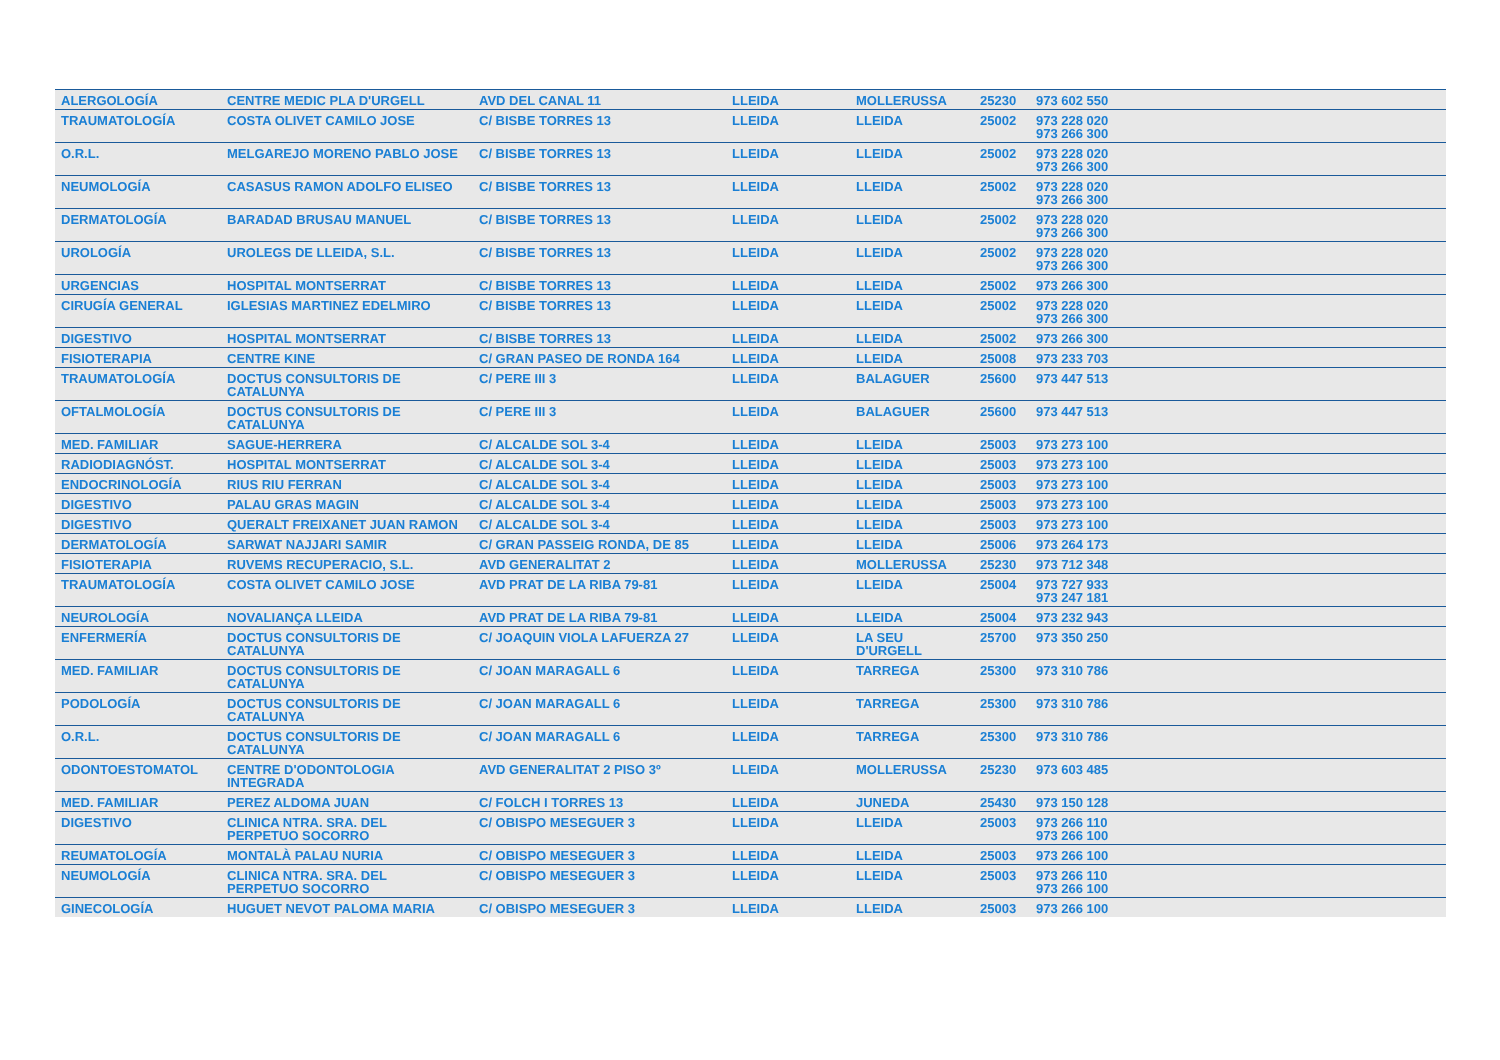| ALERGOLOGÍA | CENTRE MEDIC PLA D'URGELL | AVD DEL CANAL 11 | LLEIDA | MOLLERUSSA | 25230 | 973 602 550 |
| TRAUMATOLOGÍA | COSTA OLIVET CAMILO JOSE | C/ BISBE TORRES 13 | LLEIDA | LLEIDA | 25002 | 973 228 020 973 266 300 |
| O.R.L. | MELGAREJO MORENO PABLO JOSE | C/ BISBE TORRES 13 | LLEIDA | LLEIDA | 25002 | 973 228 020 973 266 300 |
| NEUMOLOGÍA | CASASUS RAMON ADOLFO ELISEO | C/ BISBE TORRES 13 | LLEIDA | LLEIDA | 25002 | 973 228 020 973 266 300 |
| DERMATOLOGÍA | BARADAD BRUSAU MANUEL | C/ BISBE TORRES 13 | LLEIDA | LLEIDA | 25002 | 973 228 020 973 266 300 |
| UROLOGÍA | UROLEGS DE LLEIDA, S.L. | C/ BISBE TORRES 13 | LLEIDA | LLEIDA | 25002 | 973 228 020 973 266 300 |
| URGENCIAS | HOSPITAL MONTSERRAT | C/ BISBE TORRES 13 | LLEIDA | LLEIDA | 25002 | 973 266 300 |
| CIRUGÍA GENERAL | IGLESIAS MARTINEZ EDELMIRO | C/ BISBE TORRES 13 | LLEIDA | LLEIDA | 25002 | 973 228 020 973 266 300 |
| DIGESTIVO | HOSPITAL MONTSERRAT | C/ BISBE TORRES 13 | LLEIDA | LLEIDA | 25002 | 973 266 300 |
| FISIOTERAPIA | CENTRE KINE | C/ GRAN PASEO DE RONDA 164 | LLEIDA | LLEIDA | 25008 | 973 233 703 |
| TRAUMATOLOGÍA | DOCTUS CONSULTORIS DE CATALUNYA | C/ PERE III 3 | LLEIDA | BALAGUER | 25600 | 973 447 513 |
| OFTALMOLOGÍA | DOCTUS CONSULTORIS DE CATALUNYA | C/ PERE III 3 | LLEIDA | BALAGUER | 25600 | 973 447 513 |
| MED. FAMILIAR | SAGUE-HERRERA | C/ ALCALDE SOL 3-4 | LLEIDA | LLEIDA | 25003 | 973 273 100 |
| RADIODIAGNÓST. | HOSPITAL MONTSERRAT | C/ ALCALDE SOL 3-4 | LLEIDA | LLEIDA | 25003 | 973 273 100 |
| ENDOCRINOLOGÍA | RIUS RIU FERRAN | C/ ALCALDE SOL 3-4 | LLEIDA | LLEIDA | 25003 | 973 273 100 |
| DIGESTIVO | PALAU GRAS MAGIN | C/ ALCALDE SOL 3-4 | LLEIDA | LLEIDA | 25003 | 973 273 100 |
| DIGESTIVO | QUERALT FREIXANET JUAN RAMON | C/ ALCALDE SOL 3-4 | LLEIDA | LLEIDA | 25003 | 973 273 100 |
| DERMATOLOGÍA | SARWAT NAJJARI SAMIR | C/ GRAN PASSEIG RONDA, DE 85 | LLEIDA | LLEIDA | 25006 | 973 264 173 |
| FISIOTERAPIA | RUVEMS RECUPERACIO, S.L. | AVD GENERALITAT 2 | LLEIDA | MOLLERUSSA | 25230 | 973 712 348 |
| TRAUMATOLOGÍA | COSTA OLIVET CAMILO JOSE | AVD PRAT DE LA RIBA 79-81 | LLEIDA | LLEIDA | 25004 | 973 727 933 973 247 181 |
| NEUROLOGÍA | NOVALIANÇA LLEIDA | AVD PRAT DE LA RIBA 79-81 | LLEIDA | LLEIDA | 25004 | 973 232 943 |
| ENFERMERÍA | DOCTUS CONSULTORIS DE CATALUNYA | C/ JOAQUIN VIOLA LAFUERZA 27 | LLEIDA | LA SEU D'URGELL | 25700 | 973 350 250 |
| MED. FAMILIAR | DOCTUS CONSULTORIS DE CATALUNYA | C/ JOAN MARAGALL 6 | LLEIDA | TARREGA | 25300 | 973 310 786 |
| PODOLOGÍA | DOCTUS CONSULTORIS DE CATALUNYA | C/ JOAN MARAGALL 6 | LLEIDA | TARREGA | 25300 | 973 310 786 |
| O.R.L. | DOCTUS CONSULTORIS DE CATALUNYA | C/ JOAN MARAGALL 6 | LLEIDA | TARREGA | 25300 | 973 310 786 |
| ODONTOESTOMATOL | CENTRE D'ODONTOLOGIA INTEGRADA | AVD GENERALITAT 2 PISO 3º | LLEIDA | MOLLERUSSA | 25230 | 973 603 485 |
| MED. FAMILIAR | PEREZ ALDOMA JUAN | C/ FOLCH I TORRES 13 | LLEIDA | JUNEDA | 25430 | 973 150 128 |
| DIGESTIVO | CLINICA NTRA. SRA. DEL PERPETUO SOCORRO | C/ OBISPO MESEGUER 3 | LLEIDA | LLEIDA | 25003 | 973 266 110 973 266 100 |
| REUMATOLOGÍA | MONTALÀ PALAU NURIA | C/ OBISPO MESEGUER 3 | LLEIDA | LLEIDA | 25003 | 973 266 100 |
| NEUMOLOGÍA | CLINICA NTRA. SRA. DEL PERPETUO SOCORRO | C/ OBISPO MESEGUER 3 | LLEIDA | LLEIDA | 25003 | 973 266 110 973 266 100 |
| GINECOLOGÍA | HUGUET NEVOT PALOMA MARIA | C/ OBISPO MESEGUER 3 | LLEIDA | LLEIDA | 25003 | 973 266 100 |